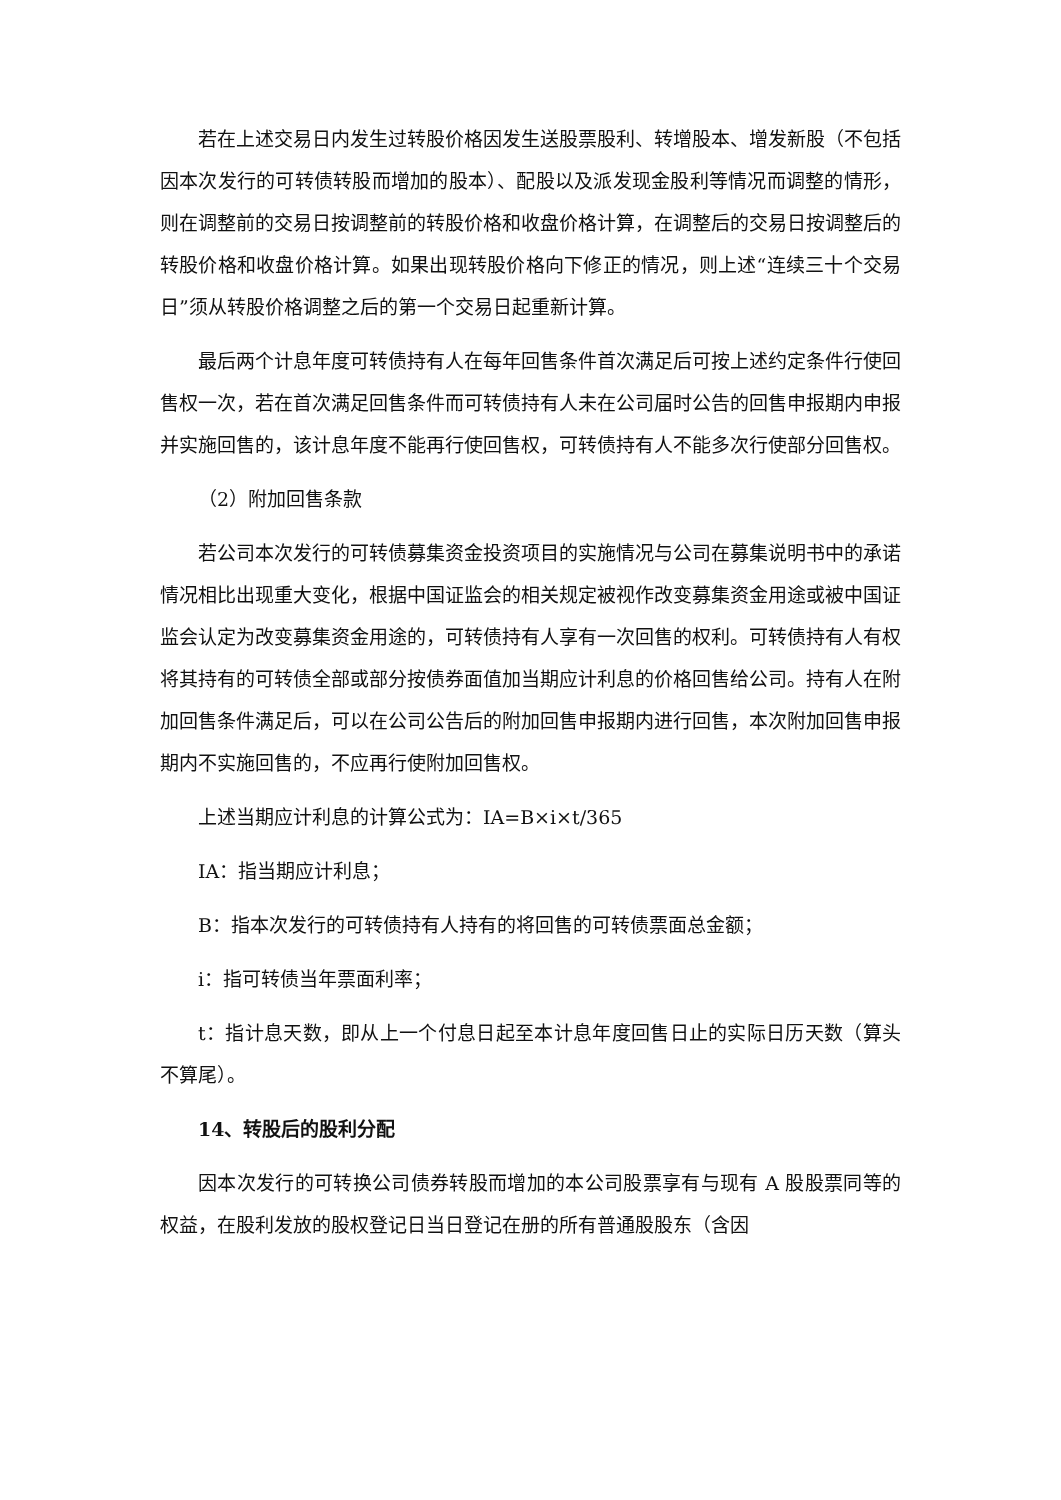若在上述交易日内发生过转股价格因发生送股票股利、转增股本、增发新股（不包括因本次发行的可转债转股而增加的股本）、配股以及派发现金股利等情况而调整的情形，则在调整前的交易日按调整前的转股价格和收盘价格计算，在调整后的交易日按调整后的转股价格和收盘价格计算。如果出现转股价格向下修正的情况，则上述“连续三十个交易日”须从转股价格调整之后的第一个交易日起重新计算。
最后两个计息年度可转债持有人在每年回售条件首次满足后可按上述约定条件行使回售权一次，若在首次满足回售条件而可转债持有人未在公司届时公告的回售申报期内申报并实施回售的，该计息年度不能再行使回售权，可转债持有人不能多次行使部分回售权。
（2）附加回售条款
若公司本次发行的可转债募集资金投资项目的实施情况与公司在募集说明书中的承诺情况相比出现重大变化，根据中国证监会的相关规定被视作改变募集资金用途或被中国证监会认定为改变募集资金用途的，可转债持有人享有一次回售的权利。可转债持有人有权将其持有的可转债全部或部分按债券面值加当期应计利息的价格回售给公司。持有人在附加回售条件满足后，可以在公司公告后的附加回售申报期内进行回售，本次附加回售申报期内不实施回售的，不应再行使附加回售权。
上述当期应计利息的计算公式为：IA=B×i×t/365
IA：指当期应计利息；
B：指本次发行的可转债持有人持有的将回售的可转债票面总金额；
i：指可转债当年票面利率；
t：指计息天数，即从上一个付息日起至本计息年度回售日止的实际日历天数（算头不算尾）。
14、转股后的股利分配
因本次发行的可转换公司债券转股而增加的本公司股票享有与现有 A 股股票同等的权益，在股利发放的股权登记日当日登记在册的所有普通股股东（含因